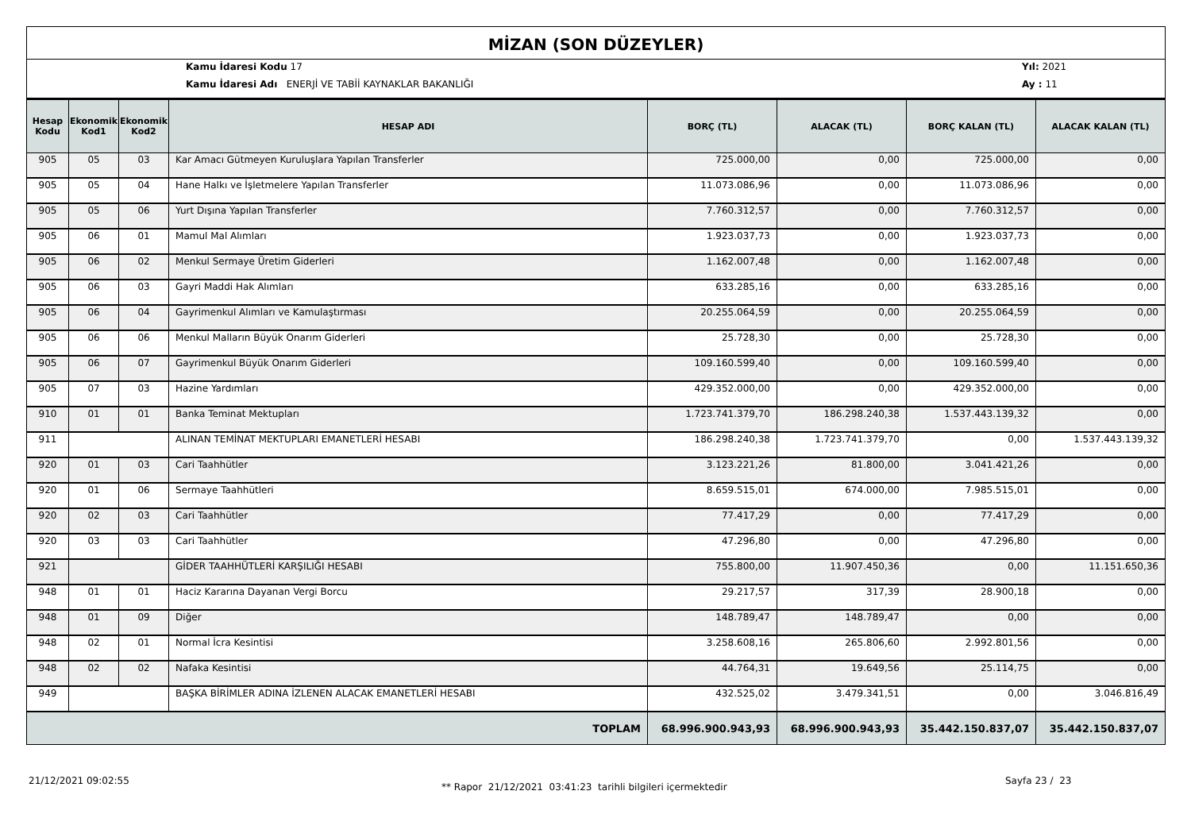MİZAN (SON DÜZEYLER)
Kamu İdaresi Kodu 17
Kamu İdaresi Adı ENERJİ VE TABİİ KAYNAKLAR BAKANLIĞI
Yıl: 2021
Ay : 11
| Hesap Kodu | Ekonomik Kod1 | Ekonomik Kod2 | HESAP ADI | BORÇ (TL) | ALACAK (TL) | BORÇ KALAN (TL) | ALACAK KALAN (TL) |
| --- | --- | --- | --- | --- | --- | --- | --- |
| 905 | 05 | 03 | Kar Amacı Gütmeyen Kuruluşlara Yapılan Transferler | 725.000,00 | 0,00 | 725.000,00 | 0,00 |
| 905 | 05 | 04 | Hane Halkı ve İşletmelere Yapılan Transferler | 11.073.086,96 | 0,00 | 11.073.086,96 | 0,00 |
| 905 | 05 | 06 | Yurt Dışına Yapılan Transferler | 7.760.312,57 | 0,00 | 7.760.312,57 | 0,00 |
| 905 | 06 | 01 | Mamul Mal Alımları | 1.923.037,73 | 0,00 | 1.923.037,73 | 0,00 |
| 905 | 06 | 02 | Menkul Sermaye Üretim Giderleri | 1.162.007,48 | 0,00 | 1.162.007,48 | 0,00 |
| 905 | 06 | 03 | Gayri Maddi Hak Alımları | 633.285,16 | 0,00 | 633.285,16 | 0,00 |
| 905 | 06 | 04 | Gayrimenkul Alımları ve Kamulaştırması | 20.255.064,59 | 0,00 | 20.255.064,59 | 0,00 |
| 905 | 06 | 06 | Menkul Malların Büyük Onarım Giderleri | 25.728,30 | 0,00 | 25.728,30 | 0,00 |
| 905 | 06 | 07 | Gayrimenkul Büyük Onarım Giderleri | 109.160.599,40 | 0,00 | 109.160.599,40 | 0,00 |
| 905 | 07 | 03 | Hazine Yardımları | 429.352.000,00 | 0,00 | 429.352.000,00 | 0,00 |
| 910 | 01 | 01 | Banka Teminat Mektupları | 1.723.741.379,70 | 186.298.240,38 | 1.537.443.139,32 | 0,00 |
| 911 | | | ALINAN TEMİNAT MEKTUPLARI EMANETLERİ HESABI | 186.298.240,38 | 1.723.741.379,70 | 0,00 | 1.537.443.139,32 |
| 920 | 01 | 03 | Cari Taahhütler | 3.123.221,26 | 81.800,00 | 3.041.421,26 | 0,00 |
| 920 | 01 | 06 | Sermaye Taahhütleri | 8.659.515,01 | 674.000,00 | 7.985.515,01 | 0,00 |
| 920 | 02 | 03 | Cari Taahhütler | 77.417,29 | 0,00 | 77.417,29 | 0,00 |
| 920 | 03 | 03 | Cari Taahhütler | 47.296,80 | 0,00 | 47.296,80 | 0,00 |
| 921 | | | GİDER TAAHHÜTLERİ KARŞILIĞI HESABI | 755.800,00 | 11.907.450,36 | 0,00 | 11.151.650,36 |
| 948 | 01 | 01 | Haciz Kararına Dayanan Vergi Borcu | 29.217,57 | 317,39 | 28.900,18 | 0,00 |
| 948 | 01 | 09 | Diğer | 148.789,47 | 148.789,47 | 0,00 | 0,00 |
| 948 | 02 | 01 | Normal İcra Kesintisi | 3.258.608,16 | 265.806,60 | 2.992.801,56 | 0,00 |
| 948 | 02 | 02 | Nafaka Kesintisi | 44.764,31 | 19.649,56 | 25.114,75 | 0,00 |
| 949 | | | BAŞKA BİRİMLER ADINA İZLENEN ALACAK EMANETLERİ HESABI | 432.525,02 | 3.479.341,51 | 0,00 | 3.046.816,49 |
| TOPLAM | | | | 68.996.900.943,93 | 68.996.900.943,93 | 35.442.150.837,07 | 35.442.150.837,07 |
21/12/2021 09:02:55
** Rapor 21/12/2021 03:41:23 tarihli bilgileri içermektedir
Sayfa 23 / 23